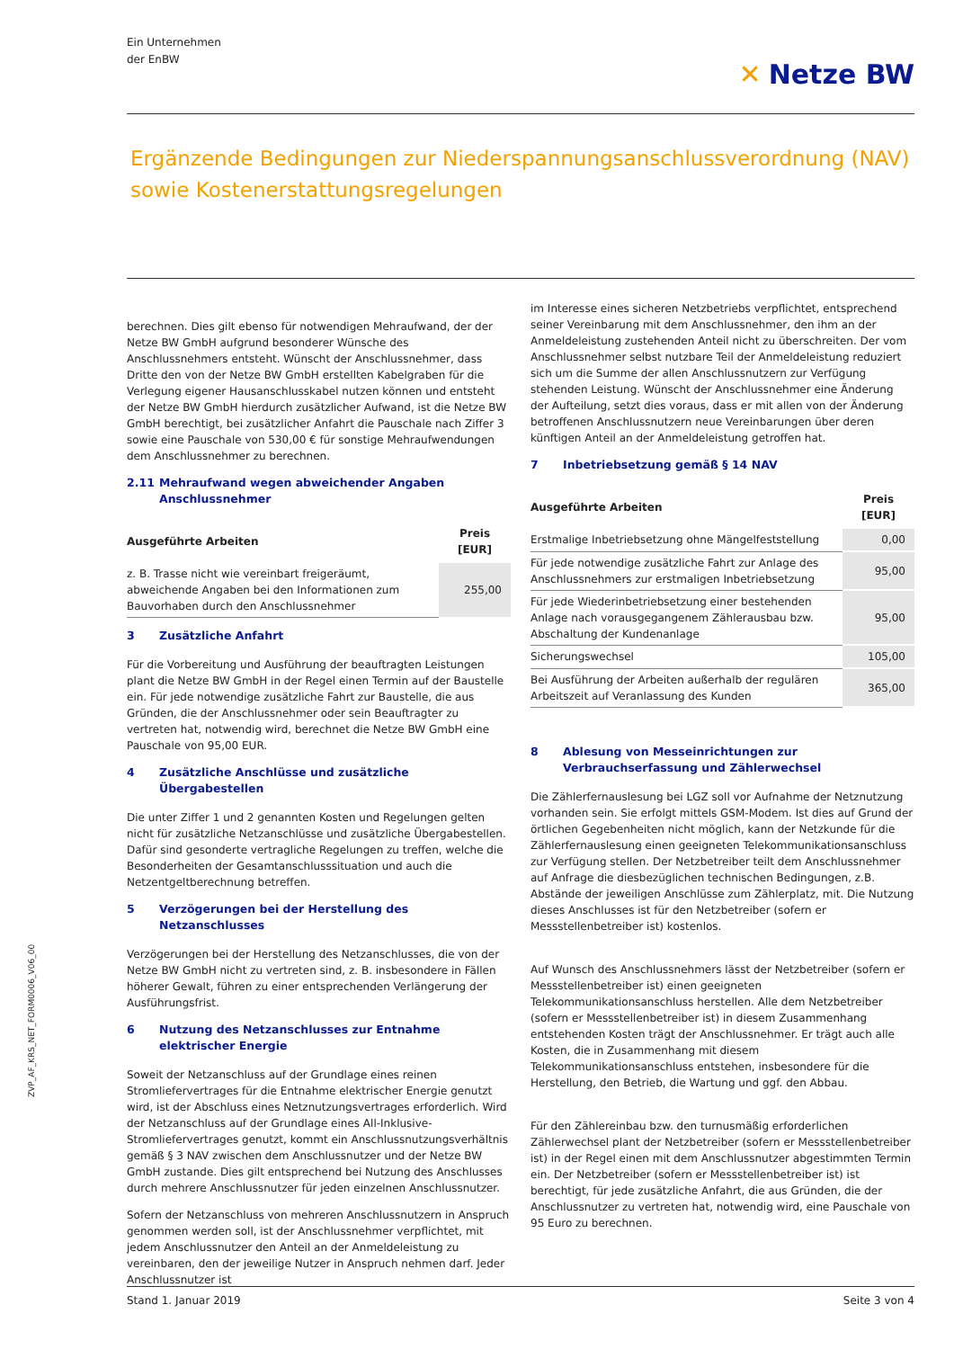ZVP_AF_KRS_NET_FORM0006_V06_00
Ein Unternehmen
der EnBW
✕ Netze BW
Ergänzende Bedingungen zur Niederspannungsanschlussverordnung (NAV) sowie Kostenerstattungsregelungen
berechnen. Dies gilt ebenso für notwendigen Mehraufwand, der der Netze BW GmbH aufgrund besonderer Wünsche des Anschlussnehmers entsteht. Wünscht der Anschlussnehmer, dass Dritte den von der Netze BW GmbH erstellten Kabelgraben für die Verlegung eigener Hausanschlusskabel nutzen können und entsteht der Netze BW GmbH hierdurch zusätzlicher Aufwand, ist die Netze BW GmbH berechtigt, bei zusätzlicher Anfahrt die Pauschale nach Ziffer 3 sowie eine Pauschale von 530,00 € für sonstige Mehraufwendungen dem Anschlussnehmer zu berechnen.
2.11 Mehraufwand wegen abweichender Angaben Anschlussnehmer
| Ausgeführte Arbeiten | Preis [EUR] |
| --- | --- |
| z. B. Trasse nicht wie vereinbart freigeräumt, abweichende Angaben bei den Informationen zum Bauvorhaben durch den Anschlussnehmer | 255,00 |
3 Zusätzliche Anfahrt
Für die Vorbereitung und Ausführung der beauftragten Leistungen plant die Netze BW GmbH in der Regel einen Termin auf der Baustelle ein. Für jede notwendige zusätzliche Fahrt zur Baustelle, die aus Gründen, die der Anschlussnehmer oder sein Beauftragter zu vertreten hat, notwendig wird, berechnet die Netze BW GmbH eine Pauschale von 95,00 EUR.
4 Zusätzliche Anschlüsse und zusätzliche Übergabestellen
Die unter Ziffer 1 und 2 genannten Kosten und Regelungen gelten nicht für zusätzliche Netzanschlüsse und zusätzliche Übergabestellen. Dafür sind gesonderte vertragliche Regelungen zu treffen, welche die Besonderheiten der Gesamtanschlusssituation und auch die Netzentgeltberechnung betreffen.
5 Verzögerungen bei der Herstellung des Netzanschlusses
Verzögerungen bei der Herstellung des Netzanschlusses, die von der Netze BW GmbH nicht zu vertreten sind, z. B. insbesondere in Fällen höherer Gewalt, führen zu einer entsprechenden Verlängerung der Ausführungsfrist.
6 Nutzung des Netzanschlusses zur Entnahme elektrischer Energie
Soweit der Netzanschluss auf der Grundlage eines reinen Stromliefervertrages für die Entnahme elektrischer Energie genutzt wird, ist der Abschluss eines Netznutzungsvertrages erforderlich. Wird der Netzanschluss auf der Grundlage eines All-Inklusive-Stromliefervertrages genutzt, kommt ein Anschlussnutzungsverhältnis gemäß § 3 NAV zwischen dem Anschlussnutzer und der Netze BW GmbH zustande. Dies gilt entsprechend bei Nutzung des Anschlusses durch mehrere Anschlussnutzer für jeden einzelnen Anschlussnutzer.
Sofern der Netzanschluss von mehreren Anschlussnutzern in Anspruch genommen werden soll, ist der Anschlussnehmer verpflichtet, mit jedem Anschlussnutzer den Anteil an der Anmeldeleistung zu vereinbaren, den der jeweilige Nutzer in Anspruch nehmen darf. Jeder Anschlussnutzer ist
im Interesse eines sicheren Netzbetriebs verpflichtet, entsprechend seiner Vereinbarung mit dem Anschlussnehmer, den ihm an der Anmeldeleistung zustehenden Anteil nicht zu überschreiten. Der vom Anschlussnehmer selbst nutzbare Teil der Anmeldeleistung reduziert sich um die Summe der allen Anschlussnutzern zur Verfügung stehenden Leistung. Wünscht der Anschlussnehmer eine Änderung der Aufteilung, setzt dies voraus, dass er mit allen von der Änderung betroffenen Anschlussnutzern neue Vereinbarungen über deren künftigen Anteil an der Anmeldeleistung getroffen hat.
7 Inbetriebsetzung gemäß § 14 NAV
| Ausgeführte Arbeiten | Preis [EUR] |
| --- | --- |
| Erstmalige Inbetriebsetzung ohne Mängelfeststellung | 0,00 |
| Für jede notwendige zusätzliche Fahrt zur Anlage des Anschlussnehmers zur erstmaligen Inbetriebsetzung | 95,00 |
| Für jede Wiederinbetriebsetzung einer bestehenden Anlage nach vorausgegangenem Zählerausbau bzw. Abschaltung der Kundenanlage | 95,00 |
| Sicherungswechsel | 105,00 |
| Bei Ausführung der Arbeiten außerhalb der regulären Arbeitszeit auf Veranlassung des Kunden | 365,00 |
8 Ablesung von Messeinrichtungen zur Verbrauchserfassung und Zählerwechsel
Die Zählerfernauslesung bei LGZ soll vor Aufnahme der Netznutzung vorhanden sein. Sie erfolgt mittels GSM-Modem. Ist dies auf Grund der örtlichen Gegebenheiten nicht möglich, kann der Netzkunde für die Zählerfernauslesung einen geeigneten Telekommunikationsanschluss zur Verfügung stellen. Der Netzbetreiber teilt dem Anschlussnehmer auf Anfrage die diesbezüglichen technischen Bedingungen, z.B. Abstände der jeweiligen Anschlüsse zum Zählerplatz, mit. Die Nutzung dieses Anschlusses ist für den Netzbetreiber (sofern er Messstellenbetreiber ist) kostenlos.
Auf Wunsch des Anschlussnehmers lässt der Netzbetreiber (sofern er Messstellenbetreiber ist) einen geeigneten Telekommunikationsanschluss herstellen. Alle dem Netzbetreiber (sofern er Messstellenbetreiber ist) in diesem Zusammenhang entstehenden Kosten trägt der Anschlussnehmer. Er trägt auch alle Kosten, die in Zusammenhang mit diesem Telekommunikationsanschluss entstehen, insbesondere für die Herstellung, den Betrieb, die Wartung und ggf. den Abbau.
Für den Zählereinbau bzw. den turnusmäßig erforderlichen Zählerwechsel plant der Netzbetreiber (sofern er Messstellenbetreiber ist) in der Regel einen mit dem Anschlussnutzer abgestimmten Termin ein. Der Netzbetreiber (sofern er Messstellenbetreiber ist) ist berechtigt, für jede zusätzliche Anfahrt, die aus Gründen, die der Anschlussnutzer zu vertreten hat, notwendig wird, eine Pauschale von 95 Euro zu berechnen.
Stand 1. Januar 2019 Seite 3 von 4